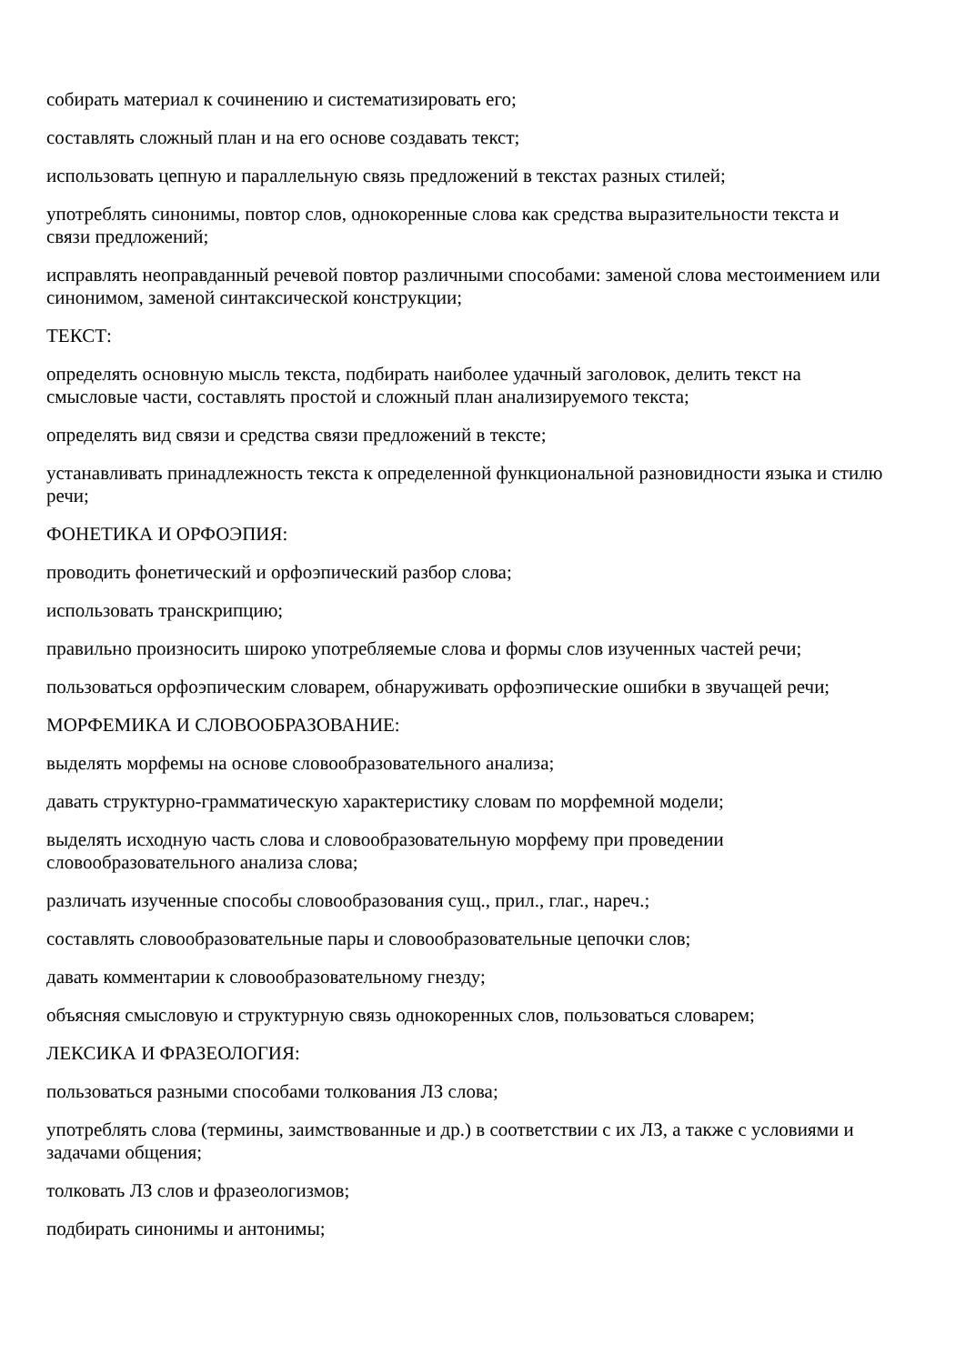собирать материал к сочинению и систематизировать его;
составлять сложный план и на его основе создавать текст;
использовать цепную и параллельную связь предложений в текстах разных стилей;
употреблять синонимы, повтор слов, однокоренные слова как средства выразительности текста и связи предложений;
исправлять неоправданный речевой повтор различными способами: заменой слова местоимением или синонимом, заменой синтаксической конструкции;
ТЕКСТ:
определять основную мысль текста, подбирать наиболее удачный заголовок, делить текст на смысловые части, составлять простой и сложный план анализируемого текста;
определять вид связи и средства связи предложений в тексте;
устанавливать принадлежность текста к определенной функциональной разновидности языка и стилю речи;
ФОНЕТИКА И ОРФОЭПИЯ:
проводить фонетический и орфоэпический разбор слова;
использовать транскрипцию;
правильно произносить широко употребляемые слова и формы слов изученных частей речи;
пользоваться орфоэпическим словарем, обнаруживать орфоэпические ошибки в звучащей речи;
МОРФЕМИКА И СЛОВООБРАЗОВАНИЕ:
выделять морфемы на основе словообразовательного анализа;
давать структурно-грамматическую характеристику словам по морфемной модели;
выделять исходную часть слова и словообразовательную морфему при проведении словообразовательного анализа слова;
различать изученные способы словообразования сущ., прил., глаг., нареч.;
составлять словообразовательные пары и словообразовательные цепочки слов;
давать комментарии к словообразовательному гнезду;
объясняя смысловую и структурную связь однокоренных слов, пользоваться словарем;
ЛЕКСИКА И ФРАЗЕОЛОГИЯ:
пользоваться разными способами толкования ЛЗ слова;
употреблять слова (термины, заимствованные и др.) в соответствии с их ЛЗ, а также с условиями и задачами общения;
толковать ЛЗ слов и фразеологизмов;
подбирать синонимы и антонимы;